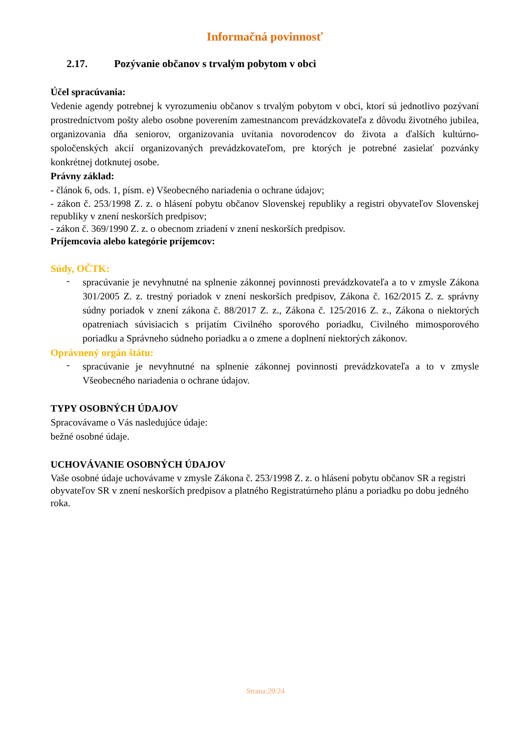Informačná povinnosť
2.17. Pozývanie občanov s trvalým pobytom v obci
Účel spracúvania:
Vedenie agendy potrebnej k vyrozumeniu občanov s trvalým pobytom v obci, ktorí sú jednotlivo pozývaní prostredníctvom pošty alebo osobne poverením zamestnancom prevádzkovateľa z dôvodu životného jubilea, organizovania dňa seniorov, organizovania uvítania novorodencov do života a ďalších kultúrno-spoločenských akcií organizovaných prevádzkovateľom, pre ktorých je potrebné zasielať pozvánky konkrétnej dotknutej osobe.
Právny základ:
- článok 6, ods. 1, písm. e) Všeobecného nariadenia o ochrane údajov;
- zákon č. 253/1998 Z. z. o hlásení pobytu občanov Slovenskej republiky a registri obyvateľov Slovenskej republiky v znení neskorších predpisov;
- zákon č. 369/1990 Z. z. o obecnom zriadení v znení neskorších predpisov.
Príjemcovia alebo kategórie príjemcov:
Súdy, OČTK:
-
spracúvanie je nevyhnutné na splnenie zákonnej povinnosti prevádzkovateľa a to v zmysle Zákona 301/2005 Z. z. trestný poriadok v znení neskorších predpisov, Zákona č. 162/2015 Z. z. správny súdny poriadok v znení zákona č. 88/2017 Z. z., Zákona č. 125/2016 Z. z., Zákona o niektorých opatreniach súvisiacich s prijatím Civilného sporového poriadku, Civilného mimosporového poriadku a Správneho súdneho poriadku a o zmene a doplnení niektorých zákonov.
Oprávnený orgán štátu:
-
spracúvanie je nevyhnutné na splnenie zákonnej povinnosti prevádzkovateľa a to v zmysle Všeobecného nariadenia o ochrane údajov.
TYPY OSOBNÝCH ÚDAJOV
Spracovávame o Vás nasledujúce údaje:
bežné osobné údaje.
UCHOVÁVANIE OSOBNÝCH ÚDAJOV
Vaše osobné údaje uchovávame v zmysle Zákona č. 253/1998 Z. z. o hlásení pobytu občanov SR a registri obyvateľov SR v znení neskorších predpisov a platného Registratúrneho plánu a poriadku po dobu jedného roka.
Strana:20/24